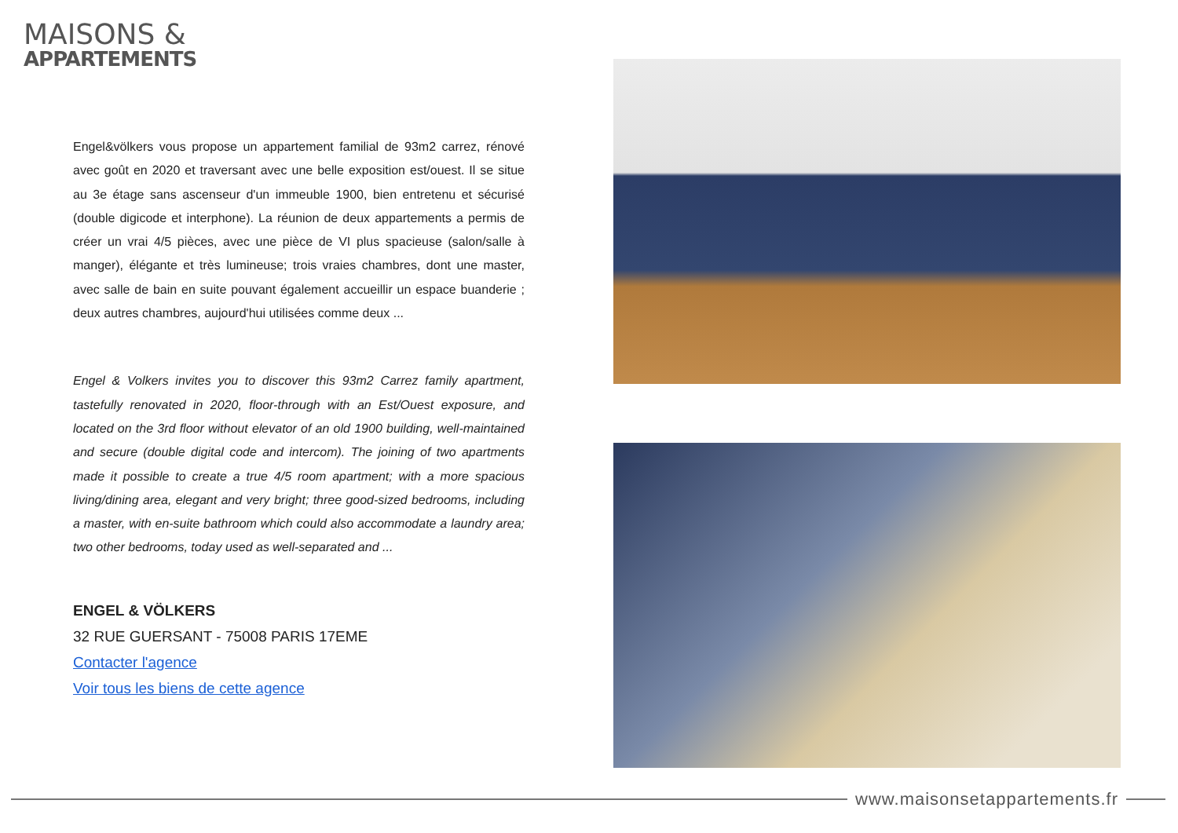MAISONS &
APPARTEMENTS
Engel&völkers vous propose un appartement familial de 93m2 carrez, rénové avec goût en 2020 et traversant avec une belle exposition est/ouest. Il se situe au 3e étage sans ascenseur d'un immeuble 1900, bien entretenu et sécurisé (double digicode et interphone). La réunion de deux appartements a permis de créer un vrai 4/5 pièces, avec une pièce de VI plus spacieuse (salon/salle à manger), élégante et très lumineuse; trois vraies chambres, dont une master, avec salle de bain en suite pouvant également accueillir un espace buanderie ; deux autres chambres, aujourd'hui utilisées comme deux ...
Engel & Volkers invites you to discover this 93m2 Carrez family apartment, tastefully renovated in 2020, floor-through with an Est/Ouest exposure, and located on the 3rd floor without elevator of an old 1900 building, well-maintained and secure (double digital code and intercom). The joining of two apartments made it possible to create a true 4/5 room apartment; with a more spacious living/dining area, elegant and very bright; three good-sized bedrooms, including a master, with en-suite bathroom which could also accommodate a laundry area; two other bedrooms, today used as well-separated and ...
ENGEL & VÖLKERS
32 RUE GUERSANT - 75008 PARIS 17EME
Contacter l'agence
Voir tous les biens de cette agence
www.maisonsetappartements.fr